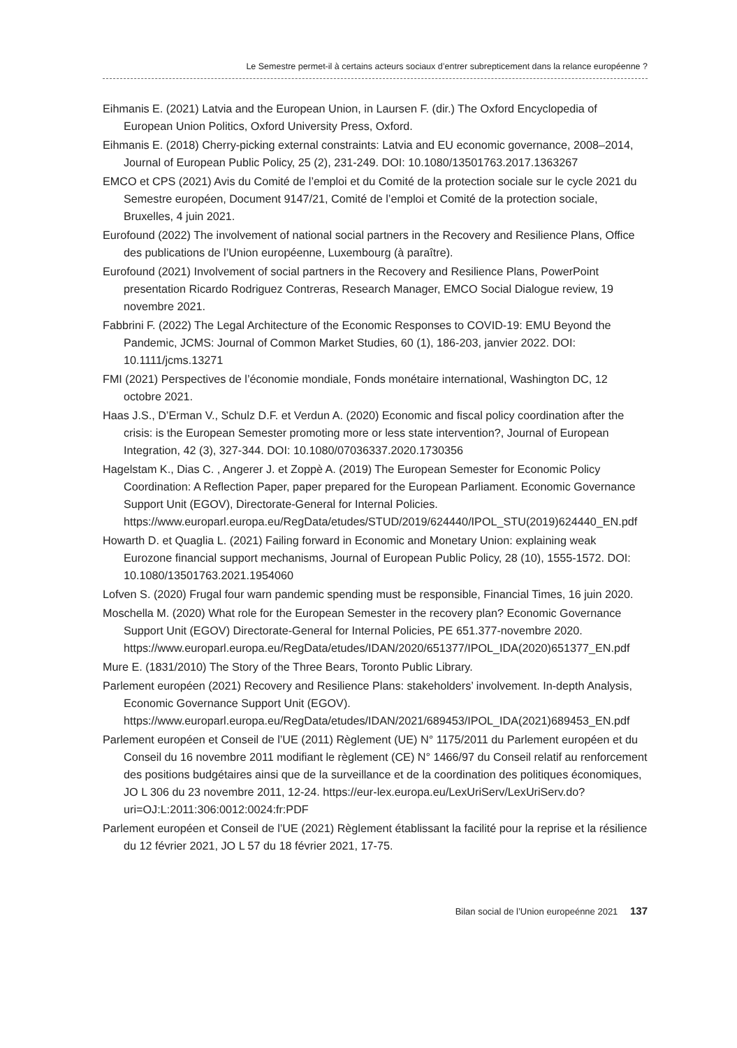Le Semestre permet-il à certains acteurs sociaux d’entrer subrepticement dans la relance européenne ?
Eihmanis E. (2021) Latvia and the European Union, in Laursen F. (dir.) The Oxford Encyclopedia of European Union Politics, Oxford University Press, Oxford.
Eihmanis E. (2018) Cherry-picking external constraints: Latvia and EU economic governance, 2008–2014, Journal of European Public Policy, 25 (2), 231-249. DOI: 10.1080/13501763.2017.1363267
EMCO et CPS (2021) Avis du Comité de l’emploi et du Comité de la protection sociale sur le cycle 2021 du Semestre européen, Document 9147/21, Comité de l’emploi et Comité de la protection sociale, Bruxelles, 4 juin 2021.
Eurofound (2022) The involvement of national social partners in the Recovery and Resilience Plans, Office des publications de l’Union européenne, Luxembourg (à paraître).
Eurofound (2021) Involvement of social partners in the Recovery and Resilience Plans, PowerPoint presentation Ricardo Rodriguez Contreras, Research Manager, EMCO Social Dialogue review, 19 novembre 2021.
Fabbrini F. (2022) The Legal Architecture of the Economic Responses to COVID-19: EMU Beyond the Pandemic, JCMS: Journal of Common Market Studies, 60 (1), 186-203, janvier 2022. DOI: 10.1111/jcms.13271
FMI (2021) Perspectives de l’économie mondiale, Fonds monétaire international, Washington DC, 12 octobre 2021.
Haas J.S., D’Erman V., Schulz D.F. et Verdun A. (2020) Economic and fiscal policy coordination after the crisis: is the European Semester promoting more or less state intervention?, Journal of European Integration, 42 (3), 327-344. DOI: 10.1080/07036337.2020.1730356
Hagelstam K., Dias C. , Angerer J. et Zoppè A. (2019) The European Semester for Economic Policy Coordination: A Reflection Paper, paper prepared for the European Parliament. Economic Governance Support Unit (EGOV), Directorate-General for Internal Policies. https://www.europarl.europa.eu/RegData/etudes/STUD/2019/624440/IPOL_STU(2019)624440_EN.pdf
Howarth D. et Quaglia L. (2021) Failing forward in Economic and Monetary Union: explaining weak Eurozone financial support mechanisms, Journal of European Public Policy, 28 (10), 1555-1572. DOI: 10.1080/13501763.2021.1954060
Lofven S. (2020) Frugal four warn pandemic spending must be responsible, Financial Times, 16 juin 2020.
Moschella M. (2020) What role for the European Semester in the recovery plan? Economic Governance Support Unit (EGOV) Directorate-General for Internal Policies, PE 651.377-novembre 2020. https://www.europarl.europa.eu/RegData/etudes/IDAN/2020/651377/IPOL_IDA(2020)651377_EN.pdf
Mure E. (1831/2010) The Story of the Three Bears, Toronto Public Library.
Parlement européen (2021) Recovery and Resilience Plans: stakeholders’ involvement. In-depth Analysis, Economic Governance Support Unit (EGOV). https://www.europarl.europa.eu/RegData/etudes/IDAN/2021/689453/IPOL_IDA(2021)689453_EN.pdf
Parlement européen et Conseil de l’UE (2011) Règlement (UE) N° 1175/2011 du Parlement européen et du Conseil du 16 novembre 2011 modifiant le règlement (CE) N° 1466/97 du Conseil relatif au renforcement des positions budgétaires ainsi que de la surveillance et de la coordination des politiques économiques, JO L 306 du 23 novembre 2011, 12-24. https://eur-lex.europa.eu/LexUriServ/LexUriServ.do?uri=OJ:L:2011:306:0012:0024:fr:PDF
Parlement européen et Conseil de l’UE (2021) Règlement établissant la facilité pour la reprise et la résilience du 12 février 2021, JO L 57 du 18 février 2021, 17-75.
Bilan social de l’Union europeénne 2021 137